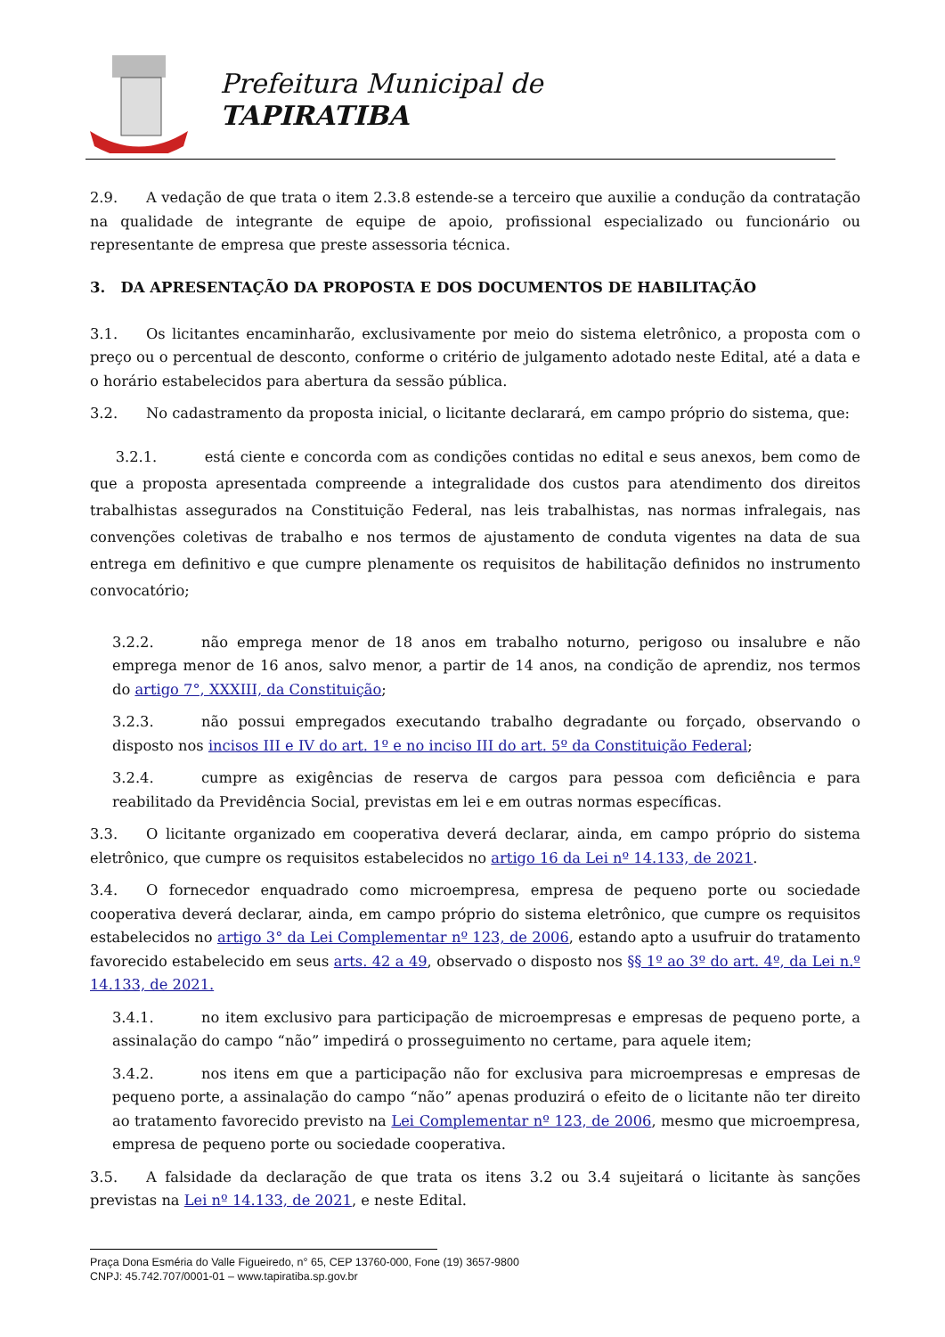Prefeitura Municipal de
TAPIRATIBA
2.9. A vedação de que trata o item 2.3.8 estende-se a terceiro que auxilie a condução da contratação na qualidade de integrante de equipe de apoio, profissional especializado ou funcionário ou representante de empresa que preste assessoria técnica.
3. DA APRESENTAÇÃO DA PROPOSTA E DOS DOCUMENTOS DE HABILITAÇÃO
3.1. Os licitantes encaminharão, exclusivamente por meio do sistema eletrônico, a proposta com o preço ou o percentual de desconto, conforme o critério de julgamento adotado neste Edital, até a data e o horário estabelecidos para abertura da sessão pública.
3.2. No cadastramento da proposta inicial, o licitante declarará, em campo próprio do sistema, que:
3.2.1. está ciente e concorda com as condições contidas no edital e seus anexos, bem como de que a proposta apresentada compreende a integralidade dos custos para atendimento dos direitos trabalhistas assegurados na Constituição Federal, nas leis trabalhistas, nas normas infralegais, nas convenções coletivas de trabalho e nos termos de ajustamento de conduta vigentes na data de sua entrega em definitivo e que cumpre plenamente os requisitos de habilitação definidos no instrumento convocatório;
3.2.2. não emprega menor de 18 anos em trabalho noturno, perigoso ou insalubre e não emprega menor de 16 anos, salvo menor, a partir de 14 anos, na condição de aprendiz, nos termos do artigo 7°, XXXIII, da Constituição;
3.2.3. não possui empregados executando trabalho degradante ou forçado, observando o disposto nos incisos III e IV do art. 1º e no inciso III do art. 5º da Constituição Federal;
3.2.4. cumpre as exigências de reserva de cargos para pessoa com deficiência e para reabilitado da Previdência Social, previstas em lei e em outras normas específicas.
3.3. O licitante organizado em cooperativa deverá declarar, ainda, em campo próprio do sistema eletrônico, que cumpre os requisitos estabelecidos no artigo 16 da Lei nº 14.133, de 2021.
3.4. O fornecedor enquadrado como microempresa, empresa de pequeno porte ou sociedade cooperativa deverá declarar, ainda, em campo próprio do sistema eletrônico, que cumpre os requisitos estabelecidos no artigo 3° da Lei Complementar nº 123, de 2006, estando apto a usufruir do tratamento favorecido estabelecido em seus arts. 42 a 49, observado o disposto nos §§ 1º ao 3º do art. 4º, da Lei n.º 14.133, de 2021.
3.4.1. no item exclusivo para participação de microempresas e empresas de pequeno porte, a assinalação do campo “não” impedirá o prosseguimento no certame, para aquele item;
3.4.2. nos itens em que a participação não for exclusiva para microempresas e empresas de pequeno porte, a assinalação do campo “não” apenas produzirá o efeito de o licitante não ter direito ao tratamento favorecido previsto na Lei Complementar nº 123, de 2006, mesmo que microempresa, empresa de pequeno porte ou sociedade cooperativa.
3.5. A falsidade da declaração de que trata os itens 3.2 ou 3.4 sujeitará o licitante às sanções previstas na Lei nº 14.133, de 2021, e neste Edital.
Praça Dona Esméria do Valle Figueiredo, n° 65, CEP 13760-000, Fone (19) 3657-9800
CNPJ: 45.742.707/0001-01 – www.tapiratiba.sp.gov.br